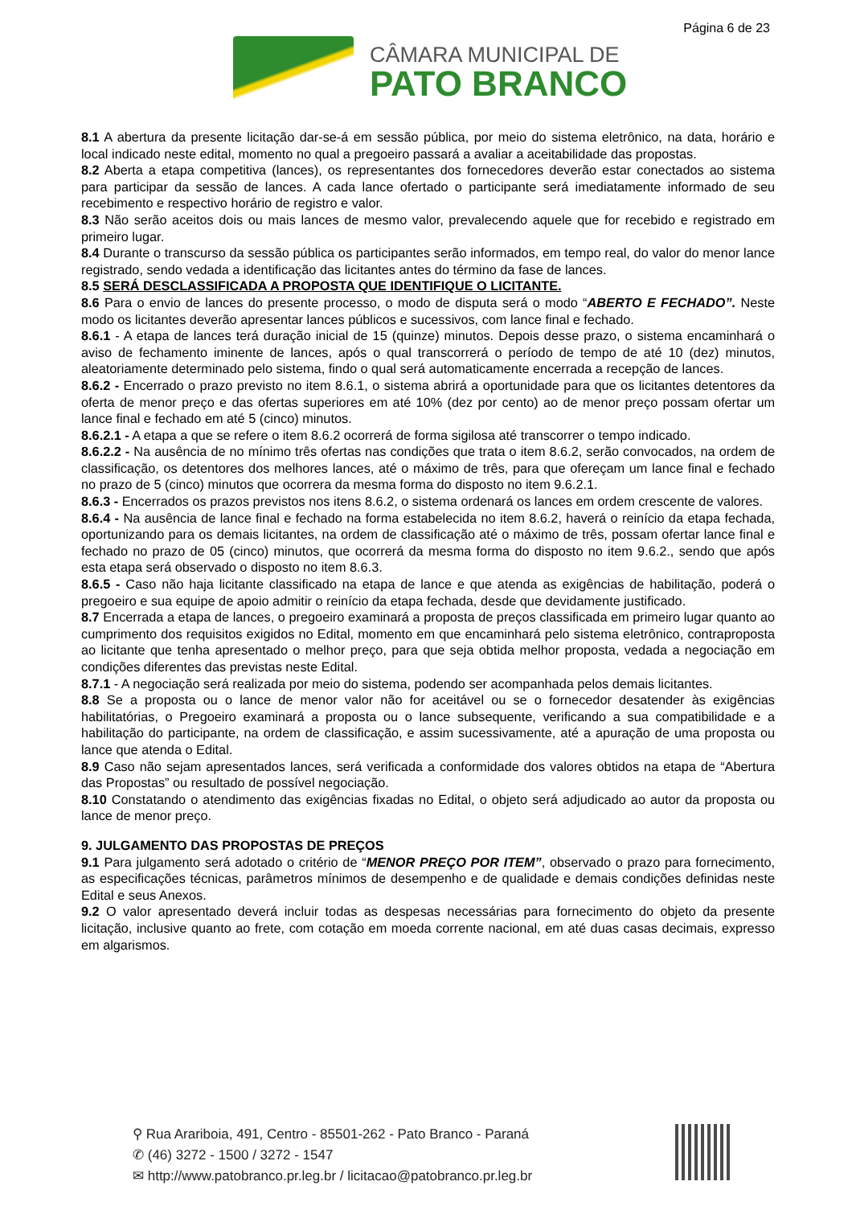Página 6 de 23
CÂMARA MUNICIPAL DE
PATO BRANCO
8.1 A abertura da presente licitação dar-se-á em sessão pública, por meio do sistema eletrônico, na data, horário e local indicado neste edital, momento no qual a pregoeiro passará a avaliar a aceitabilidade das propostas.
8.2 Aberta a etapa competitiva (lances), os representantes dos fornecedores deverão estar conectados ao sistema para participar da sessão de lances. A cada lance ofertado o participante será imediatamente informado de seu recebimento e respectivo horário de registro e valor.
8.3 Não serão aceitos dois ou mais lances de mesmo valor, prevalecendo aquele que for recebido e registrado em primeiro lugar.
8.4 Durante o transcurso da sessão pública os participantes serão informados, em tempo real, do valor do menor lance registrado, sendo vedada a identificação das licitantes antes do término da fase de lances.
8.5 SERÁ DESCLASSIFICADA A PROPOSTA QUE IDENTIFIQUE O LICITANTE.
8.6 Para o envio de lances do presente processo, o modo de disputa será o modo “ABERTO E FECHADO”. Neste modo os licitantes deverão apresentar lances públicos e sucessivos, com lance final e fechado.
8.6.1 - A etapa de lances terá duração inicial de 15 (quinze) minutos. Depois desse prazo, o sistema encaminhará o aviso de fechamento iminente de lances, após o qual transcorrerá o período de tempo de até 10 (dez) minutos, aleatoriamente determinado pelo sistema, findo o qual será automaticamente encerrada a recepção de lances.
8.6.2 - Encerrado o prazo previsto no item 8.6.1, o sistema abrirá a oportunidade para que os licitantes detentores da oferta de menor preço e das ofertas superiores em até 10% (dez por cento) ao de menor preço possam ofertar um lance final e fechado em até 5 (cinco) minutos.
8.6.2.1 - A etapa a que se refere o item 8.6.2 ocorrerá de forma sigilosa até transcorrer o tempo indicado.
8.6.2.2 - Na ausência de no mínimo três ofertas nas condições que trata o item 8.6.2, serão convocados, na ordem de classificação, os detentores dos melhores lances, até o máximo de três, para que ofereçam um lance final e fechado no prazo de 5 (cinco) minutos que ocorrera da mesma forma do disposto no item 9.6.2.1.
8.6.3 - Encerrados os prazos previstos nos itens 8.6.2, o sistema ordenará os lances em ordem crescente de valores.
8.6.4 - Na ausência de lance final e fechado na forma estabelecida no item 8.6.2, haverá o reinício da etapa fechada, oportunizando para os demais licitantes, na ordem de classificação até o máximo de três, possam ofertar lance final e fechado no prazo de 05 (cinco) minutos, que ocorrerá da mesma forma do disposto no item 9.6.2., sendo que após esta etapa será observado o disposto no item 8.6.3.
8.6.5 - Caso não haja licitante classificado na etapa de lance e que atenda as exigências de habilitação, poderá o pregoeiro e sua equipe de apoio admitir o reinício da etapa fechada, desde que devidamente justificado.
8.7 Encerrada a etapa de lances, o pregoeiro examinará a proposta de preços classificada em primeiro lugar quanto ao cumprimento dos requisitos exigidos no Edital, momento em que encaminhará pelo sistema eletrônico, contraproposta ao licitante que tenha apresentado o melhor preço, para que seja obtida melhor proposta, vedada a negociação em condições diferentes das previstas neste Edital.
8.7.1 - A negociação será realizada por meio do sistema, podendo ser acompanhada pelos demais licitantes.
8.8 Se a proposta ou o lance de menor valor não for aceitável ou se o fornecedor desatender às exigências habilitatórias, o Pregoeiro examinará a proposta ou o lance subsequente, verificando a sua compatibilidade e a habilitação do participante, na ordem de classificação, e assim sucessivamente, até a apuração de uma proposta ou lance que atenda o Edital.
8.9 Caso não sejam apresentados lances, será verificada a conformidade dos valores obtidos na etapa de “Abertura das Propostas” ou resultado de possível negociação.
8.10 Constatando o atendimento das exigências fixadas no Edital, o objeto será adjudicado ao autor da proposta ou lance de menor preço.
9. JULGAMENTO DAS PROPOSTAS DE PREÇOS
9.1 Para julgamento será adotado o critério de “MENOR PREÇO POR ITEM”, observado o prazo para fornecimento, as especificações técnicas, parâmetros mínimos de desempenho e de qualidade e demais condições definidas neste Edital e seus Anexos.
9.2 O valor apresentado deverá incluir todas as despesas necessárias para fornecimento do objeto da presente licitação, inclusive quanto ao frete, com cotação em moeda corrente nacional, em até duas casas decimais, expresso em algarismos.
⚲ Rua Arariboia, 491, Centro - 85501-262 - Pato Branco - Paraná
✆ (46) 3272 - 1500 / 3272 - 1547
✉ http://www.patobranco.pr.leg.br / licitacao@patobranco.pr.leg.br